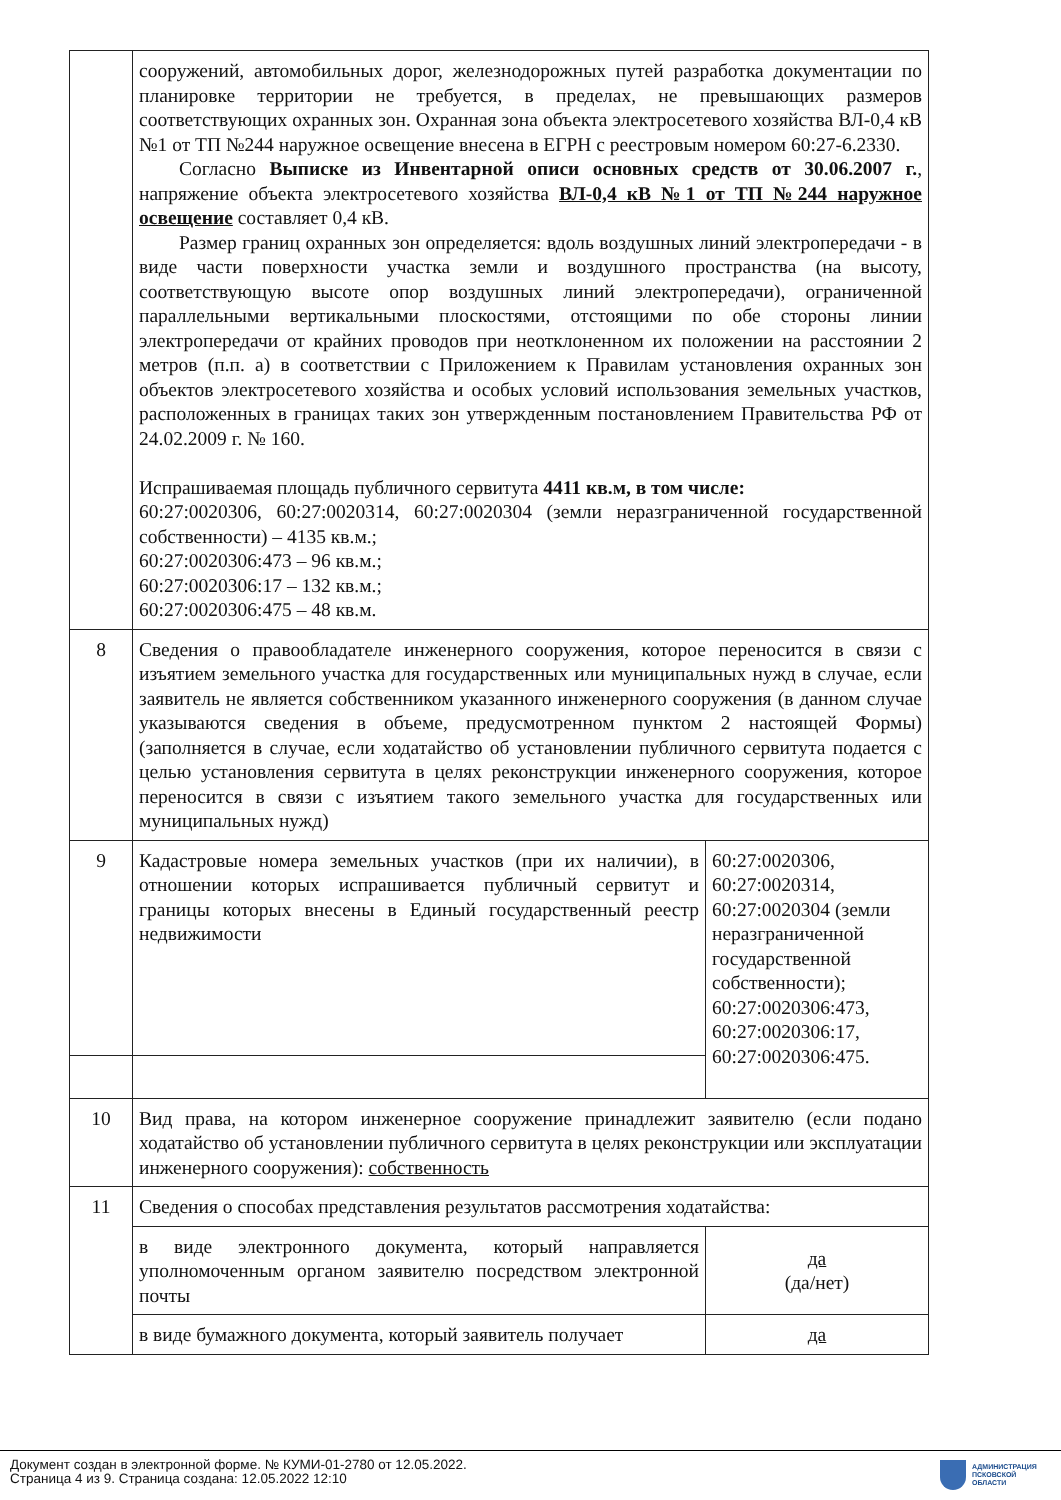| | сооружений, автомобильных дорог, железнодорожных путей разработка документации по планировке территории не требуется, в пределах, не превышающих размеров соответствующих охранных зон. Охранная зона объекта электросетевого хозяйства ВЛ-0,4 кВ №1 от ТП №244 наружное освещение внесена в ЕГРН с реестровым номером 60:27-6.2330. Согласно Выписке из Инвентарной описи основных средств от 30.06.2007 г. , напряжение объекта электросетевого хозяйства ВЛ-0,4 кВ №1 от ТП №244 наружное освещение составляет 0,4 кВ. Размер границ охранных зон определяется: вдоль воздушных линий электропередачи - в виде части поверхности участка земли и воздушного пространства (на высоту, соответствующую высоте опор воздушных линий электропередачи), ограниченной параллельными вертикальными плоскостями, отстоящими по обе стороны линии электропередачи от крайних проводов при неотклоненном их положении на расстоянии 2 метров (п.п. а) в соответствии с Приложением к Правилам установления охранных зон объектов электросетевого хозяйства и особых условий использования земельных участков, расположенных в границах таких зон утвержденным постановлением Правительства РФ от 24.02.2009 г. № 160. Испрашиваемая площадь публичного сервитута 4411 кв.м, в том числе: 60:27:0020306, 60:27:0020314, 60:27:0020304 (земли неразграниченной государственной собственности) – 4135 кв.м.; 60:27:0020306:473 – 96 кв.м.; 60:27:0020306:17 – 132 кв.м.; 60:27:0020306:475 – 48 кв.м. | |
| 8 | Сведения о правообладателе инженерного сооружения, которое переносится в связи с изъятием земельного участка для государственных или муниципальных нужд в случае, если заявитель не является собственником указанного инженерного сооружения (в данном случае указываются сведения в объеме, предусмотренном пунктом 2 настоящей Формы) (заполняется в случае, если ходатайство об установлении публичного сервитута подается с целью установления сервитута в целях реконструкции инженерного сооружения, которое переносится в связи с изъятием такого земельного участка для государственных или муниципальных нужд) | |
| 9 | Кадастровые номера земельных участков (при их наличии), в отношении которых испрашивается публичный сервитут и границы которых внесены в Единый государственный реестр недвижимости | 60:27:0020306, 60:27:0020314, 60:27:0020304 (земли неразграниченной государственной собственности); 60:27:0020306:473, 60:27:0020306:17, 60:27:0020306:475. |
| 10 | Вид права, на котором инженерное сооружение принадлежит заявителю (если подано ходатайство об установлении публичного сервитута в целях реконструкции или эксплуатации инженерного сооружения): собственность | |
| 11 | Сведения о способах представления результатов рассмотрения ходатайства: | |
| | в виде электронного документа, который направляется уполномоченным органом заявителю посредством электронной почты | да (да/нет) |
| | в виде бумажного документа, который заявитель получает | да |
Документ создан в электронной форме. № КУМИ-01-2780 от 12.05.2022.
Страница 4 из 9. Страница создана: 12.05.2022 12:10
АДМИНИСТРАЦИЯ
ПСКОВСКОЙ
ОБЛАСТИ